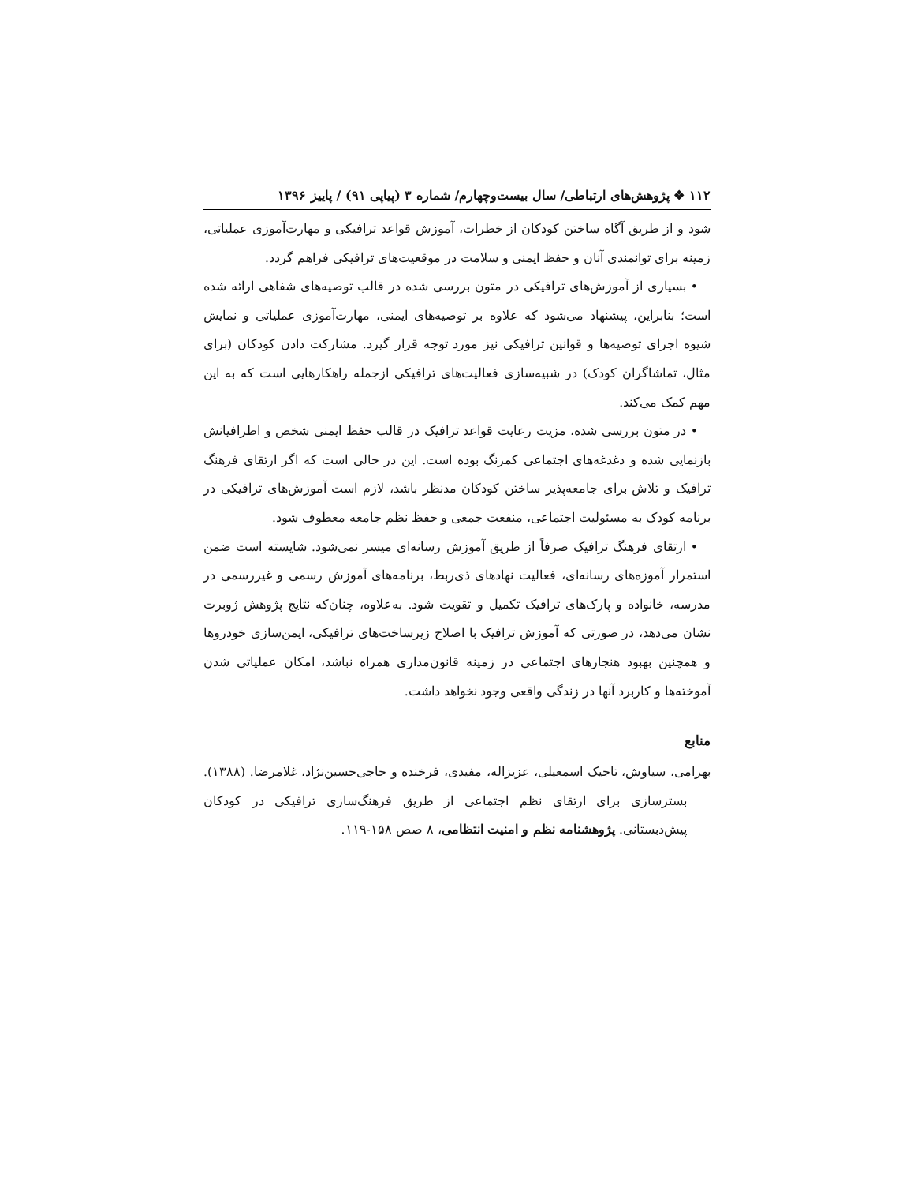۱۱۲ ❖ پژوهش‌های ارتباطی/ سال بیست‌وچهارم/ شماره ۳ (پیاپی ۹۱) / پاییز ۱۳۹۶
شود و از طریق آگاه ساختن کودکان از خطرات، آموزش قواعد ترافیکی و مهارت‌آموزی عملیاتی، زمینه برای توانمندی آنان و حفظ ایمنی و سلامت در موقعیت‌های ترافیکی فراهم گردد.
• بسیاری از آموزش‌های ترافیکی در متون بررسی شده در قالب توصیه‌های شفاهی ارائه شده است؛ بنابراین، پیشنهاد می‌شود که علاوه بر توصیه‌های ایمنی، مهارت‌آموزی عملیاتی و نمایش شیوه اجرای توصیه‌ها و قوانین ترافیکی نیز مورد توجه قرار گیرد. مشارکت دادن کودکان (برای مثال، تماشاگران کودک) در شبیه‌سازی فعالیت‌های ترافیکی ازجمله راهکارهایی است که به این مهم کمک می‌کند.
• در متون بررسی شده، مزیت رعایت قواعد ترافیک در قالب حفظ ایمنی شخص و اطرافیانش بازنمایی شده و دغدغه‌های اجتماعی کمرنگ بوده است. این در حالی است که اگر ارتقای فرهنگ ترافیک و تلاش برای جامعه‌پذیر ساختن کودکان مدنظر باشد، لازم است آموزش‌های ترافیکی در برنامه کودک به مسئولیت اجتماعی، منفعت جمعی و حفظ نظم جامعه معطوف شود.
• ارتقای فرهنگ ترافیک صرفاً از طریق آموزش رسانه‌ای میسر نمی‌شود. شایسته است ضمن استمرار آموزه‌های رسانه‌ای، فعالیت نهادهای ذی‌ربط، برنامه‌های آموزش رسمی و غیررسمی در مدرسه، خانواده و پارک‌های ترافیک تکمیل و تقویت شود. به‌علاوه، چنان‌که نتایج پژوهش ژوبرت نشان می‌دهد، در صورتی که آموزش ترافیک با اصلاح زیرساخت‌های ترافیکی، ایمن‌سازی خودروها و همچنین بهبود هنجارهای اجتماعی در زمینه قانون‌مداری همراه نباشد، امکان عملیاتی شدن آموخته‌ها و کاربرد آنها در زندگی واقعی وجود نخواهد داشت.
منابع
بهرامی، سیاوش، تاجیک اسمعیلی، عزیزاله، مفیدی، فرخنده و حاجی‌حسین‌نژاد، غلامرضا. (۱۳۸۸). بسترسازی برای ارتقای نظم اجتماعی از طریق فرهنگ‌سازی ترافیکی در کودکان پیش‌دبستانی. پژوهشنامه نظم و امنیت انتظامی، ۸ صص ۱۵۸-۱۱۹.